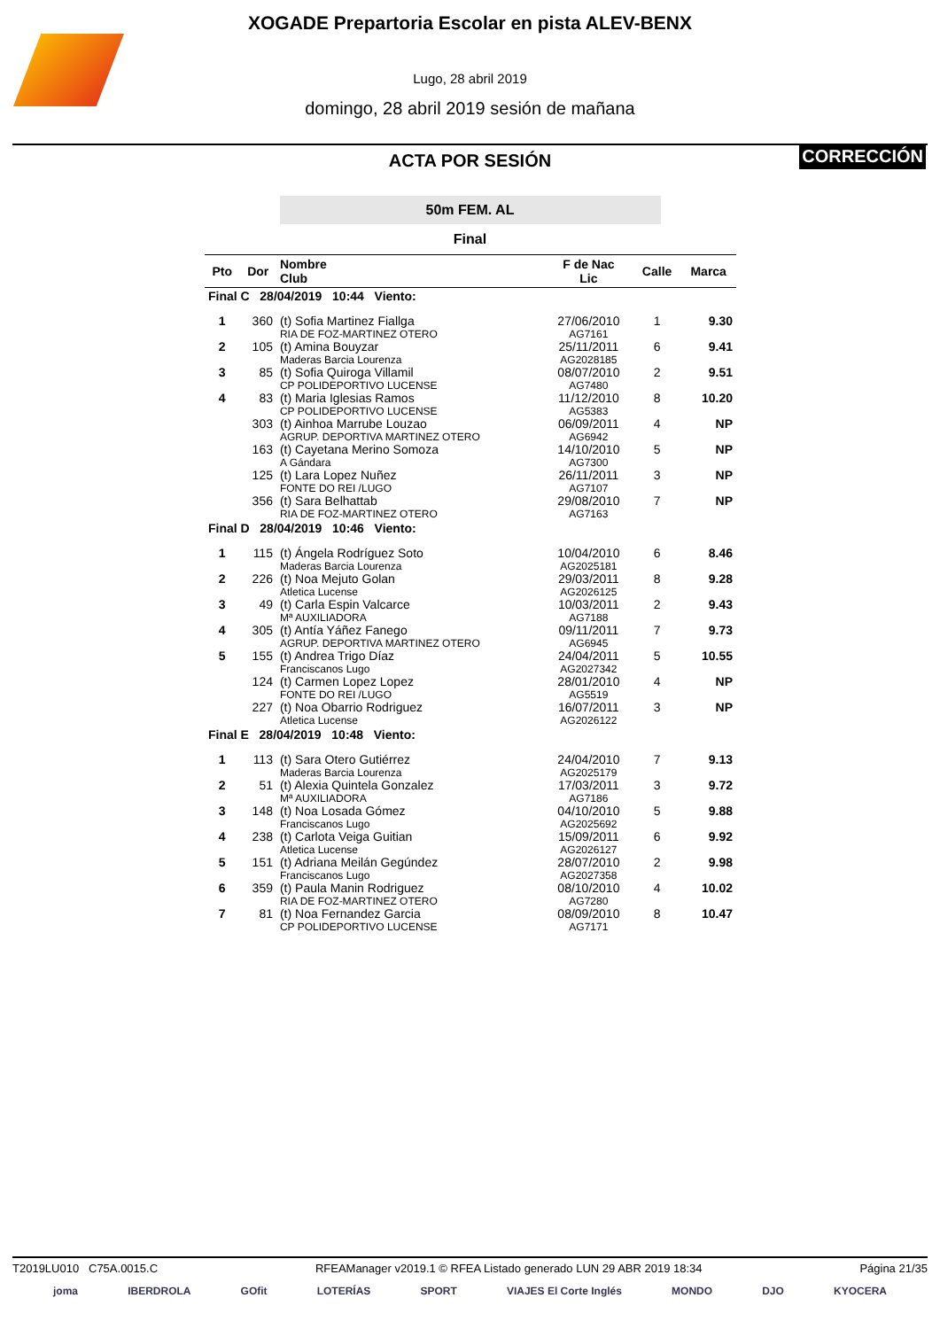XOGADE Prepartoria Escolar en pista ALEV-BENX
Lugo, 28 abril 2019
domingo, 28 abril 2019 sesión de mañana
ACTA POR SESIÓN
CORRECCIÓN
50m FEM. AL
Final
| Pto | Dor | Nombre Club | F de Nac Lic | Calle | Marca |
| --- | --- | --- | --- | --- | --- |
| Final C 28/04/2019 10:44 Viento: | | | | | |
| 1 | 360 | (t) Sofia Martinez Fiallga RIA DE FOZ-MARTINEZ OTERO | 27/06/2010 AG7161 | 1 | 9.30 |
| 2 | 105 | (t) Amina Bouyzar Maderas Barcia Lourenza | 25/11/2011 AG2028185 | 6 | 9.41 |
| 3 | 85 | (t) Sofia Quiroga Villamil CP POLIDEPORTIVO LUCENSE | 08/07/2010 AG7480 | 2 | 9.51 |
| 4 | 83 | (t) Maria Iglesias Ramos CP POLIDEPORTIVO LUCENSE | 11/12/2010 AG5383 | 8 | 10.20 |
| | 303 | (t) Ainhoa Marrube Louzao AGRUP. DEPORTIVA MARTINEZ OTERO | 06/09/2011 AG6942 | 4 | NP |
| | 163 | (t) Cayetana Merino Somoza A Gándara | 14/10/2010 AG7300 | 5 | NP |
| | 125 | (t) Lara Lopez Nuñez FONTE DO REI /LUGO | 26/11/2011 AG7107 | 3 | NP |
| | 356 | (t) Sara Belhattab RIA DE FOZ-MARTINEZ OTERO | 29/08/2010 AG7163 | 7 | NP |
| Final D 28/04/2019 10:46 Viento: | | | | | |
| 1 | 115 | (t) Ángela Rodríguez Soto Maderas Barcia Lourenza | 10/04/2010 AG2025181 | 6 | 8.46 |
| 2 | 226 | (t) Noa Mejuto Golan Atletica Lucense | 29/03/2011 AG2026125 | 8 | 9.28 |
| 3 | 49 | (t) Carla Espin Valcarce Mª AUXILIADORA | 10/03/2011 AG7188 | 2 | 9.43 |
| 4 | 305 | (t) Antía Yáñez Fanego AGRUP. DEPORTIVA MARTINEZ OTERO | 09/11/2011 AG6945 | 7 | 9.73 |
| 5 | 155 | (t) Andrea Trigo Díaz Franciscanos Lugo | 24/04/2011 AG2027342 | 5 | 10.55 |
| | 124 | (t) Carmen Lopez Lopez FONTE DO REI /LUGO | 28/01/2010 AG5519 | 4 | NP |
| | 227 | (t) Noa Obarrio Rodriguez Atletica Lucense | 16/07/2011 AG2026122 | 3 | NP |
| Final E 28/04/2019 10:48 Viento: | | | | | |
| 1 | 113 | (t) Sara Otero Gutiérrez Maderas Barcia Lourenza | 24/04/2010 AG2025179 | 7 | 9.13 |
| 2 | 51 | (t) Alexia Quintela Gonzalez Mª AUXILIADORA | 17/03/2011 AG7186 | 3 | 9.72 |
| 3 | 148 | (t) Noa Losada Gómez Franciscanos Lugo | 04/10/2010 AG2025692 | 5 | 9.88 |
| 4 | 238 | (t) Carlota Veiga Guitian Atletica Lucense | 15/09/2011 AG2026127 | 6 | 9.92 |
| 5 | 151 | (t) Adriana Meilán Gegúndez Franciscanos Lugo | 28/07/2010 AG2027358 | 2 | 9.98 |
| 6 | 359 | (t) Paula Manin Rodriguez RIA DE FOZ-MARTINEZ OTERO | 08/10/2010 AG7280 | 4 | 10.02 |
| 7 | 81 | (t) Noa Fernandez Garcia CP POLIDEPORTIVO LUCENSE | 08/09/2010 AG7171 | 8 | 10.47 |
T2019LU010 C75A.0015.C RFEAManager v2019.1 © RFEA Listado generado LUN 29 ABR 2019 18:34 Página 21/35
joma IBERDROLA GOfit LOTERÍAS SPORT VIAJES El Corte Inglés MONDO DJO KYOCERA